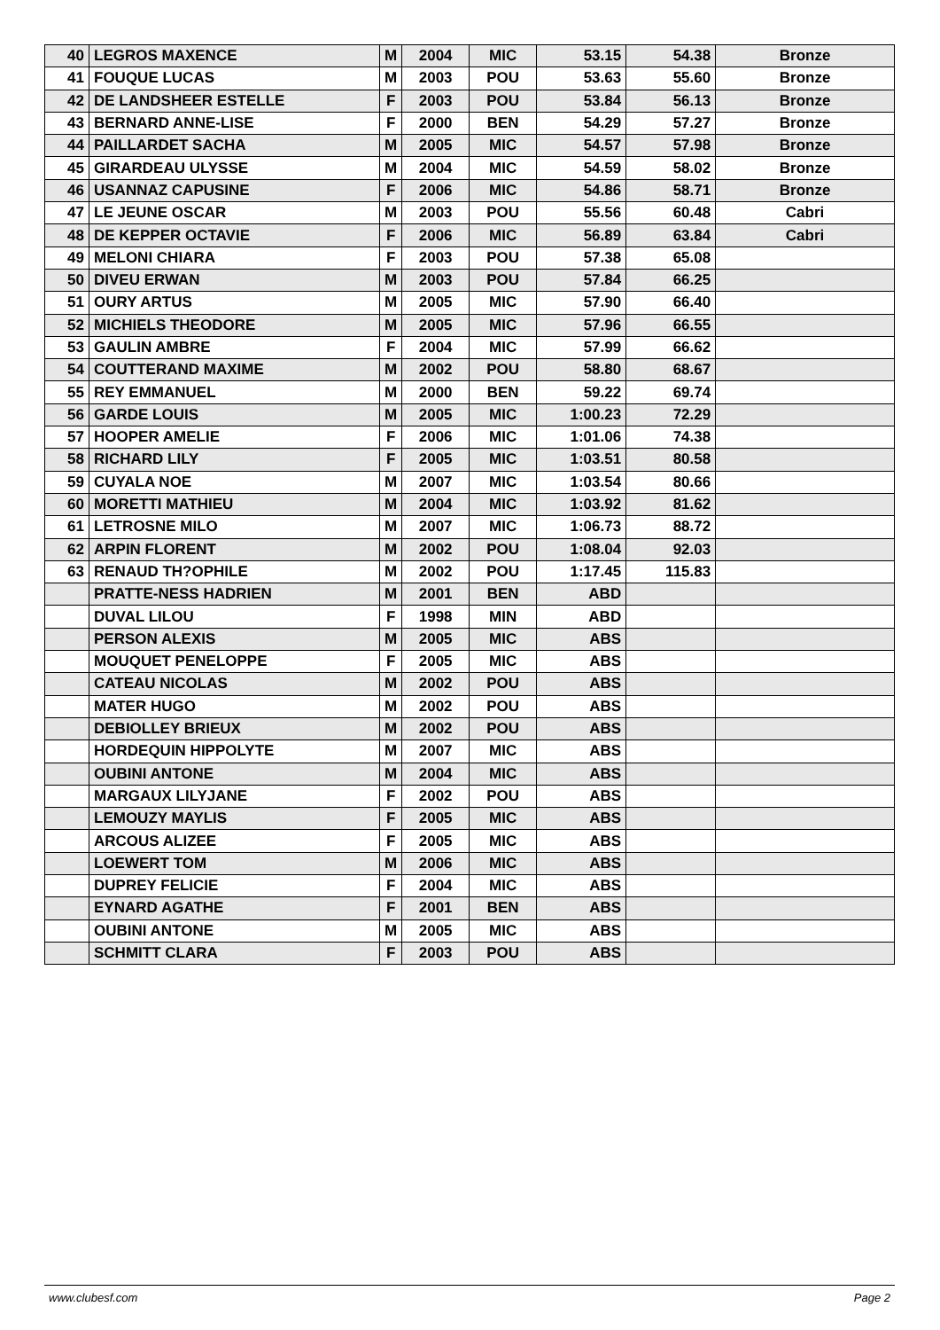| 40 | LEGROS MAXENCE | M | 2004 | MIC | 53.15 | 54.38 | Bronze |
| 41 | FOUQUE LUCAS | M | 2003 | POU | 53.63 | 55.60 | Bronze |
| 42 | DE LANDSHEER ESTELLE | F | 2003 | POU | 53.84 | 56.13 | Bronze |
| 43 | BERNARD ANNE-LISE | F | 2000 | BEN | 54.29 | 57.27 | Bronze |
| 44 | PAILLARDET SACHA | M | 2005 | MIC | 54.57 | 57.98 | Bronze |
| 45 | GIRARDEAU ULYSSE | M | 2004 | MIC | 54.59 | 58.02 | Bronze |
| 46 | USANNAZ CAPUSINE | F | 2006 | MIC | 54.86 | 58.71 | Bronze |
| 47 | LE JEUNE OSCAR | M | 2003 | POU | 55.56 | 60.48 | Cabri |
| 48 | DE KEPPER OCTAVIE | F | 2006 | MIC | 56.89 | 63.84 | Cabri |
| 49 | MELONI CHIARA | F | 2003 | POU | 57.38 | 65.08 | |
| 50 | DIVEU ERWAN | M | 2003 | POU | 57.84 | 66.25 | |
| 51 | OURY ARTUS | M | 2005 | MIC | 57.90 | 66.40 | |
| 52 | MICHIELS THEODORE | M | 2005 | MIC | 57.96 | 66.55 | |
| 53 | GAULIN AMBRE | F | 2004 | MIC | 57.99 | 66.62 | |
| 54 | COUTTERAND MAXIME | M | 2002 | POU | 58.80 | 68.67 | |
| 55 | REY EMMANUEL | M | 2000 | BEN | 59.22 | 69.74 | |
| 56 | GARDE LOUIS | M | 2005 | MIC | 1:00.23 | 72.29 | |
| 57 | HOOPER AMELIE | F | 2006 | MIC | 1:01.06 | 74.38 | |
| 58 | RICHARD LILY | F | 2005 | MIC | 1:03.51 | 80.58 | |
| 59 | CUYALA NOE | M | 2007 | MIC | 1:03.54 | 80.66 | |
| 60 | MORETTI MATHIEU | M | 2004 | MIC | 1:03.92 | 81.62 | |
| 61 | LETROSNE MILO | M | 2007 | MIC | 1:06.73 | 88.72 | |
| 62 | ARPIN FLORENT | M | 2002 | POU | 1:08.04 | 92.03 | |
| 63 | RENAUD TH?OPHILE | M | 2002 | POU | 1:17.45 | 115.83 | |
| | PRATTE-NESS HADRIEN | M | 2001 | BEN | ABD | | |
| | DUVAL LILOU | F | 1998 | MIN | ABD | | |
| | PERSON ALEXIS | M | 2005 | MIC | ABS | | |
| | MOUQUET PENELOPPE | F | 2005 | MIC | ABS | | |
| | CATEAU NICOLAS | M | 2002 | POU | ABS | | |
| | MATER HUGO | M | 2002 | POU | ABS | | |
| | DEBIOLLEY BRIEUX | M | 2002 | POU | ABS | | |
| | HORDEQUIN HIPPOLYTE | M | 2007 | MIC | ABS | | |
| | OUBINI ANTONE | M | 2004 | MIC | ABS | | |
| | MARGAUX LILYJANE | F | 2002 | POU | ABS | | |
| | LEMOUZY MAYLIS | F | 2005 | MIC | ABS | | |
| | ARCOUS ALIZEE | F | 2005 | MIC | ABS | | |
| | LOEWERT TOM | M | 2006 | MIC | ABS | | |
| | DUPREY FELICIE | F | 2004 | MIC | ABS | | |
| | EYNARD AGATHE | F | 2001 | BEN | ABS | | |
| | OUBINI ANTONE | M | 2005 | MIC | ABS | | |
| | SCHMITT CLARA | F | 2003 | POU | ABS | | |
www.clubesf.com Page 2